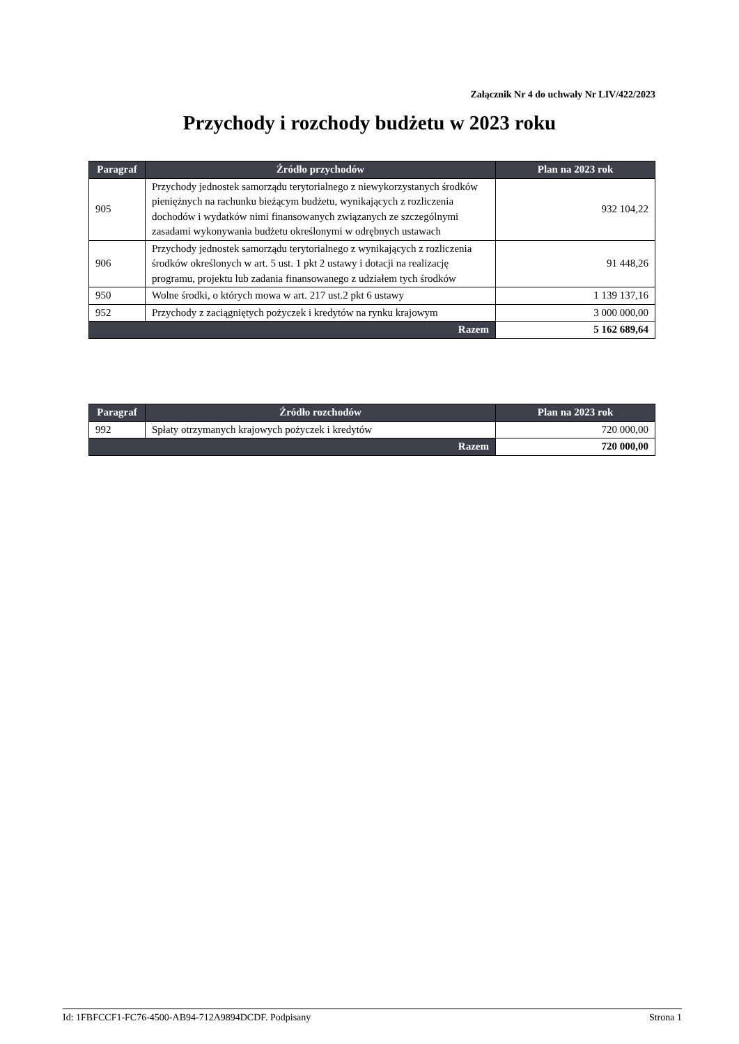Załącznik Nr 4 do uchwały Nr LIV/422/2023
Przychody i rozchody budżetu w 2023 roku
| Paragraf | Źródło przychodów | Plan na 2023 rok |
| --- | --- | --- |
| 905 | Przychody jednostek samorządu terytorialnego z niewykorzystanych środków pieniężnych na rachunku bieżącym budżetu, wynikających z rozliczenia dochodów i wydatków nimi finansowanych związanych ze szczególnymi zasadami wykonywania budżetu określonymi w odrębnych ustawach | 932 104,22 |
| 906 | Przychody jednostek samorządu terytorialnego z wynikających z rozliczenia środków określonych w art. 5 ust. 1 pkt 2 ustawy i dotacji na realizację programu, projektu lub zadania finansowanego z udziałem tych środków | 91 448,26 |
| 950 | Wolne środki, o których mowa w art. 217 ust.2 pkt 6 ustawy | 1 139 137,16 |
| 952 | Przychody z zaciągniętych pożyczek i kredytów na rynku krajowym | 3 000 000,00 |
| Razem | | 5 162 689,64 |
| Paragraf | Źródło rozchodów | Plan na 2023 rok |
| --- | --- | --- |
| 992 | Spłaty otrzymanych krajowych pożyczek i kredytów | 720 000,00 |
| Razem | | 720 000,00 |
Id: 1FBFCCF1-FC76-4500-AB94-712A9894DCDF. Podpisany Strona 1